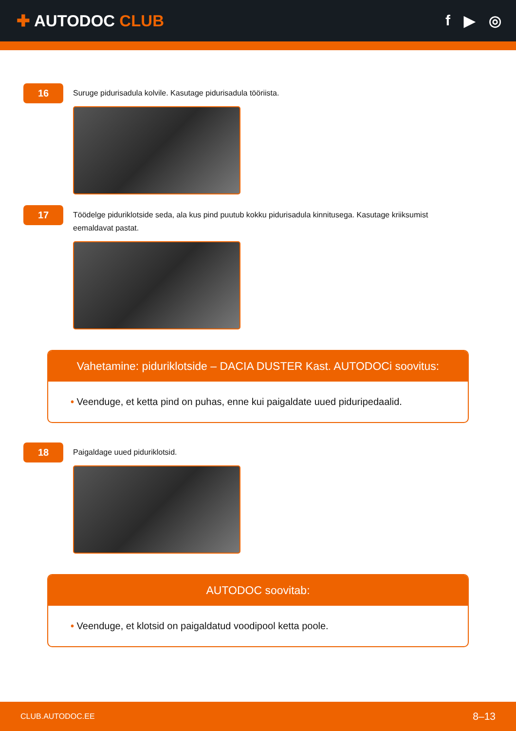✚ AUTODOC CLUB f ▶ ◎
16
Suruge pidurisadula kolvile. Kasutage pidurisadula tööriista.
17
Töödelge piduriklotside seda, ala kus pind puutub kokku pidurisadula kinnitusega. Kasutage kriiksumist eemaldavat pastat.
Vahetamine: piduriklotside – DACIA DUSTER Kast. AUTODOCi soovitus:
• Veenduge, et ketta pind on puhas, enne kui paigaldate uued piduripedaalid.
18
Paigaldage uued piduriklotsid.
AUTODOC soovitab:
• Veenduge, et klotsid on paigaldatud voodipool ketta poole.
CLUB.AUTODOC.EE 8–13